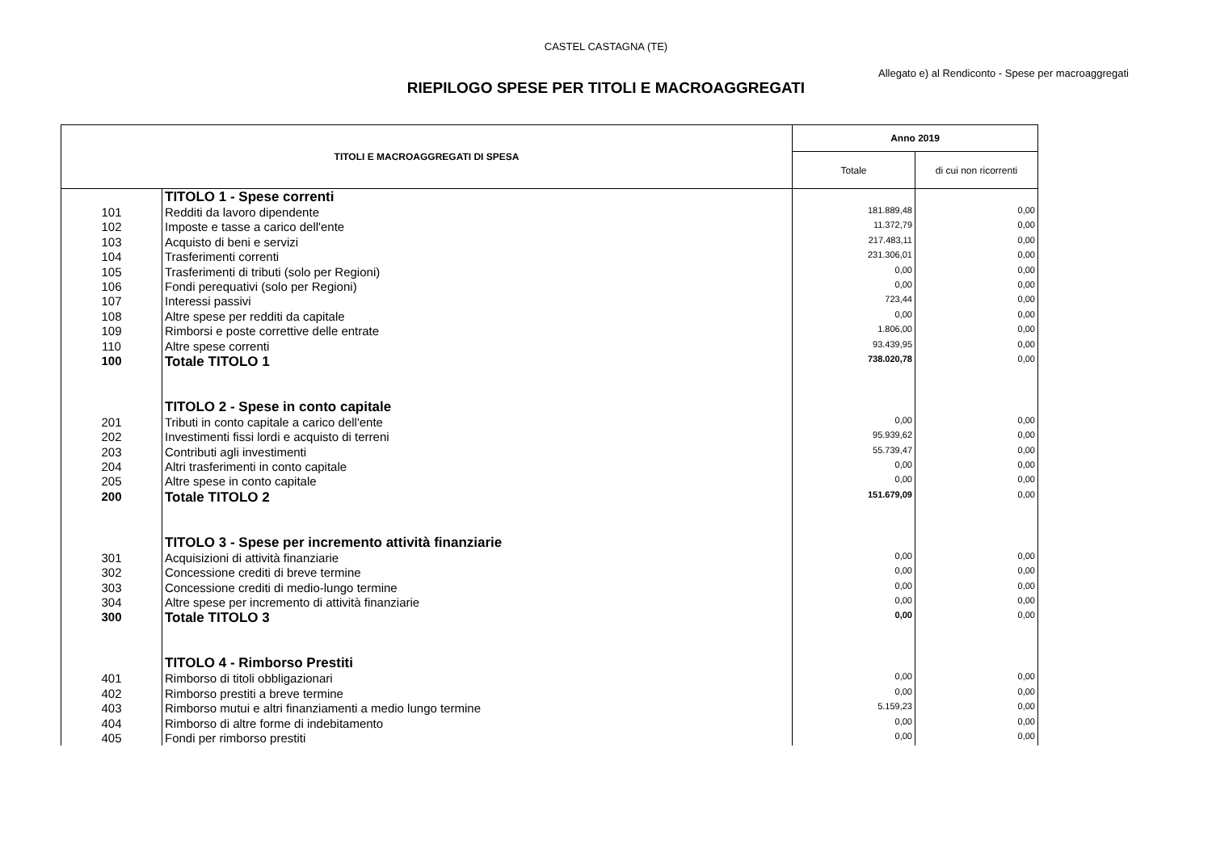CASTEL CASTAGNA (TE)
Allegato e) al Rendiconto - Spese per macroaggregati
RIEPILOGO SPESE PER TITOLI E MACROAGGREGATI
| TITOLI E MACROAGGREGATI DI SPESA | | Anno 2019 | |
| --- | --- | --- | --- |
| | | Totale | di cui non ricorrenti |
| | TITOLO 1 - Spese correnti | | |
| 101 | Redditi da lavoro dipendente | 181.889,48 | 0,00 |
| 102 | Imposte e tasse a carico dell'ente | 11.372,79 | 0,00 |
| 103 | Acquisto di beni e servizi | 217.483,11 | 0,00 |
| 104 | Trasferimenti correnti | 231.306,01 | 0,00 |
| 105 | Trasferimenti di tributi (solo per Regioni) | 0,00 | 0,00 |
| 106 | Fondi perequativi (solo per Regioni) | 0,00 | 0,00 |
| 107 | Interessi passivi | 723,44 | 0,00 |
| 108 | Altre spese per redditi da capitale | 0,00 | 0,00 |
| 109 | Rimborsi e poste correttive delle entrate | 1.806,00 | 0,00 |
| 110 | Altre spese correnti | 93.439,95 | 0,00 |
| 100 | Totale TITOLO 1 | 738.020,78 | 0,00 |
| | TITOLO 2 - Spese in conto capitale | | |
| 201 | Tributi in conto capitale a carico dell'ente | 0,00 | 0,00 |
| 202 | Investimenti fissi lordi e acquisto di terreni | 95.939,62 | 0,00 |
| 203 | Contributi agli investimenti | 55.739,47 | 0,00 |
| 204 | Altri trasferimenti in conto capitale | 0,00 | 0,00 |
| 205 | Altre spese in conto capitale | 0,00 | 0,00 |
| 200 | Totale TITOLO 2 | 151.679,09 | 0,00 |
| | TITOLO 3 - Spese per incremento attività finanziarie | | |
| 301 | Acquisizioni di attività finanziarie | 0,00 | 0,00 |
| 302 | Concessione crediti di breve termine | 0,00 | 0,00 |
| 303 | Concessione crediti di medio-lungo termine | 0,00 | 0,00 |
| 304 | Altre spese per incremento di attività finanziarie | 0,00 | 0,00 |
| 300 | Totale TITOLO 3 | 0,00 | 0,00 |
| | TITOLO 4 - Rimborso Prestiti | | |
| 401 | Rimborso di titoli obbligazionari | 0,00 | 0,00 |
| 402 | Rimborso prestiti a breve termine | 0,00 | 0,00 |
| 403 | Rimborso mutui e altri finanziamenti a medio lungo termine | 5.159,23 | 0,00 |
| 404 | Rimborso di altre forme di indebitamento | 0,00 | 0,00 |
| 405 | Fondi per rimborso prestiti | 0,00 | 0,00 |